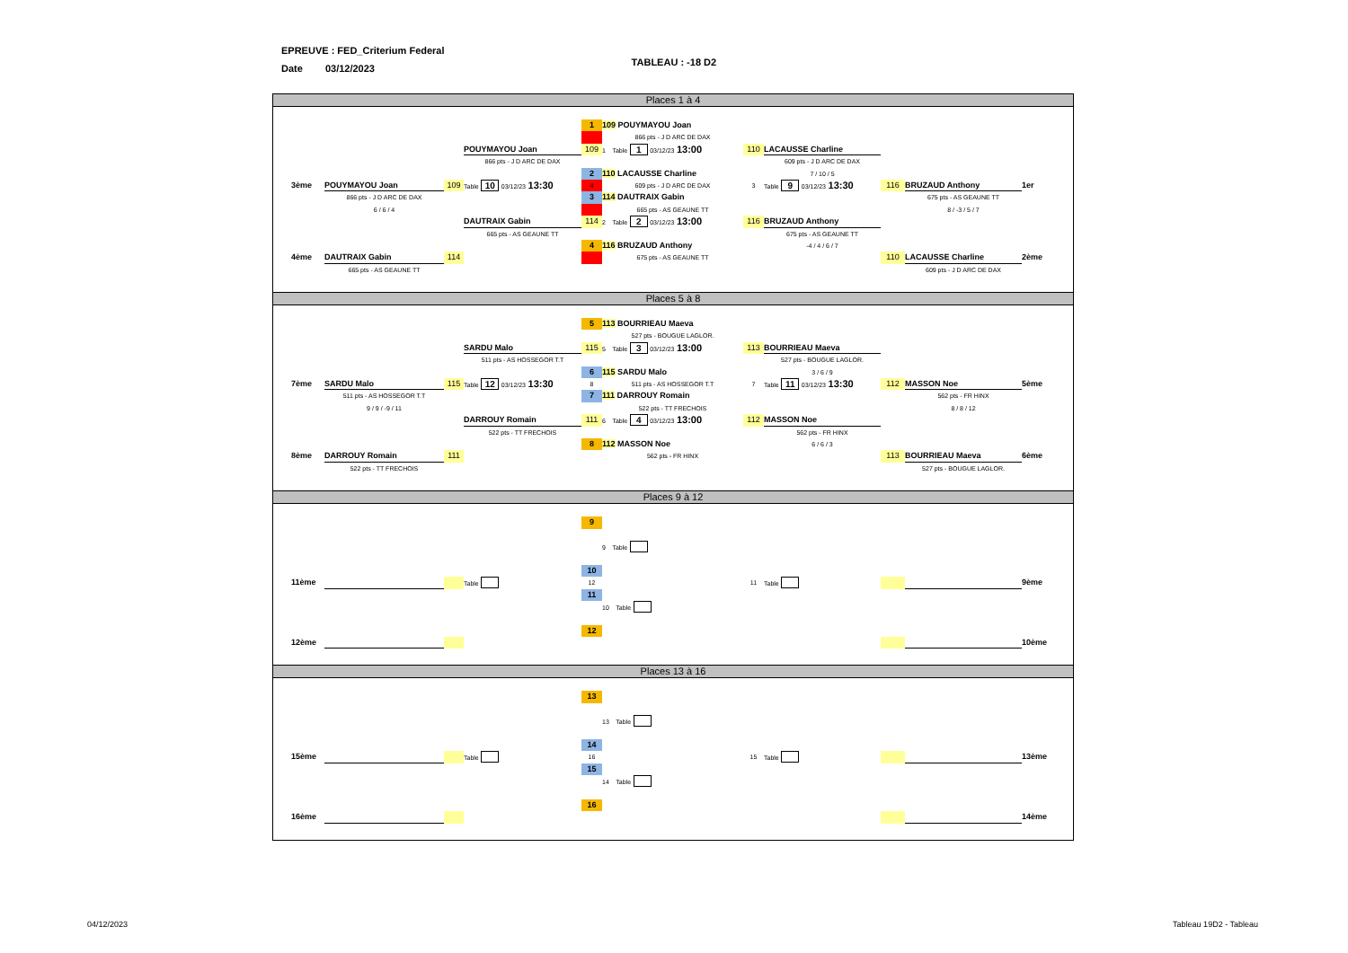EPREUVE : FED_Criterium Federal TABLEAU : -18 D2
Date 03/12/2023
Places 1 à 4
1
109 POUYMAYOU Joan
866 pts - J D ARC DE DAX
POUYMAYOU Joan
109
1 Table 1 03/12/23 13:00
110
LACAUSSE Charline
866 pts - J D ARC DE DAX
609 pts - J D ARC DE DAX
2
110 LACAUSSE Charline
7 / 10 / 5
3ème
POUYMAYOU Joan
109
Table 10 03/12/23 13:30
4
609 pts - J D ARC DE DAX
3
Table 9 03/12/23 13:30
116
BRUZAUD Anthony
1er
866 pts - J D ARC DE DAX
3
114 DAUTRAIX Gabin
675 pts - AS GEAUNE TT
6 / 6 / 4
665 pts - AS GEAUNE TT
8 / -3 / 5 / 7
DAUTRAIX Gabin
114
2 Table 2 03/12/23 13:00
116
BRUZAUD Anthony
665 pts - AS GEAUNE TT
675 pts - AS GEAUNE TT
4
116 BRUZAUD Anthony
-4 / 4 / 6 / 7
4ème
DAUTRAIX Gabin
114
675 pts - AS GEAUNE TT
110
LACAUSSE Charline
2ème
665 pts - AS GEAUNE TT
609 pts - J D ARC DE DAX
Places 5 à 8
5
113 BOURRIEAU Maeva
527 pts - BOUGUE LAGLOR.
SARDU Malo
115
5 Table 3 03/12/23 13:00
113
BOURRIEAU Maeva
511 pts - AS HOSSEGOR T.T
527 pts - BOUGUE LAGLOR.
6
115 SARDU Malo
3 / 6 / 9
7ème
SARDU Malo
115
Table 12 03/12/23 13:30
8
511 pts - AS HOSSEGOR T.T
7
Table 11 03/12/23 13:30
112
MASSON Noe
5ème
511 pts - AS HOSSEGOR T.T
7
111 DARROUY Romain
562 pts - FR HINX
9 / 9 / -9 / 11
522 pts - TT FRECHOIS
8 / 8 / 12
DARROUY Romain
111
6 Table 4 03/12/23 13:00
112
MASSON Noe
522 pts - TT FRECHOIS
562 pts - FR HINX
8
112 MASSON Noe
6 / 6 / 3
8ème
DARROUY Romain
111
562 pts - FR HINX
113
BOURRIEAU Maeva
6ème
522 pts - TT FRECHOIS
527 pts - BOUGUE LAGLOR.
Places 9 à 12
9
9 Table
10
11ème
Table
12
11
Table
9ème
11
10 Table
12
12ème
10ème
Places 13 à 16
13
13 Table
14
15ème
Table
16
15
Table
13ème
15
14 Table
16
16ème
14ème
04/12/2023 Tableau 19D2 - Tableau